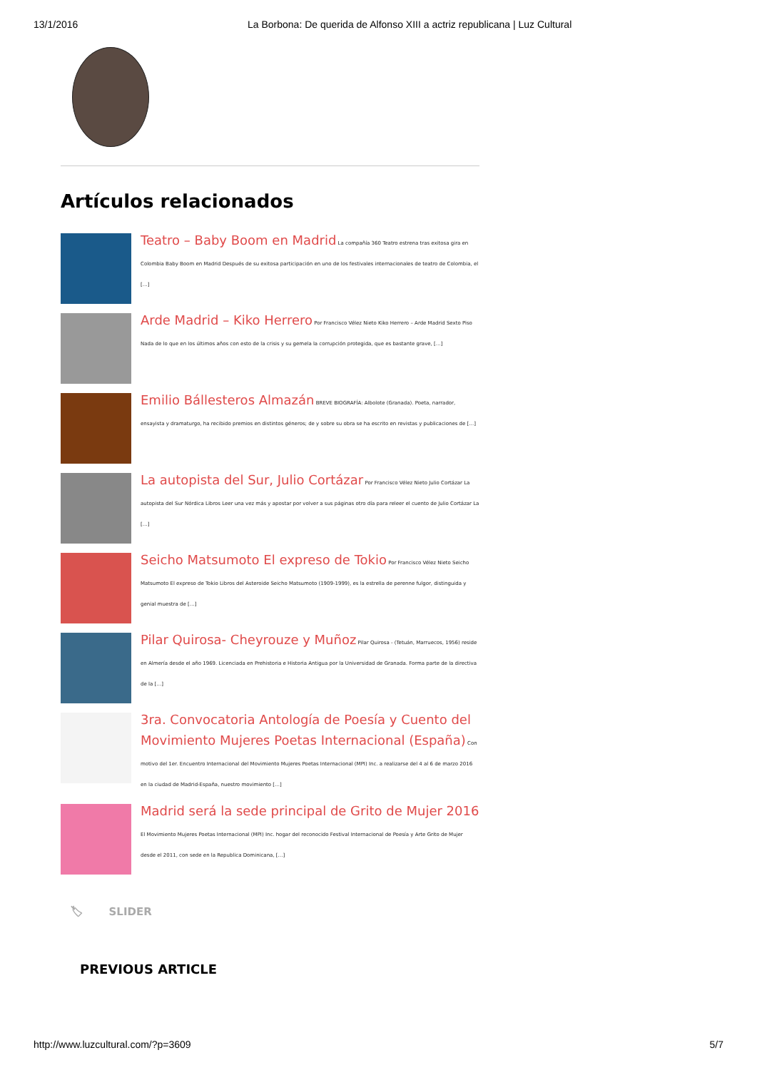13/1/2016 La Borbona: De querida de Alfonso XIII a actriz republicana | Luz Cultural
Artículos relacionados
Teatro – Baby Boom en Madrid La compañía 360 Teatro estrena tras exitosa gira en Colombia Baby Boom en Madrid Después de su exitosa participación en uno de los festivales internacionales de teatro de Colombia, el […]
Arde Madrid – Kiko Herrero Por Francisco Vélez Nieto Kiko Herrero – Arde Madrid Sexto Piso Nada de lo que en los últimos años con esto de la crisis y su gemela la corrupción protegida, que es bastante grave, […]
Emilio Bállesteros Almazán BREVE BIOGRAFÍA: Albolote (Granada). Poeta, narrador, ensayista y dramaturgo, ha recibido premios en distintos géneros; de y sobre su obra se ha escrito en revistas y publicaciones de […]
La autopista del Sur, Julio Cortázar Por Francisco Vélez Nieto Julio Cortázar La autopista del Sur Nórdica Libros Leer una vez más y apostar por volver a sus páginas otro día para releer el cuento de Julio Cortázar La […]
Seicho Matsumoto El expreso de Tokio Por Francisco Vélez Nieto Seicho Matsumoto El expreso de Tokio Libros del Asteroide Seicho Matsumoto (1909-1999), es la estrella de perenne fulgor, distinguida y genial muestra de […]
Pilar Quirosa- Cheyrouze y Muñoz Pilar Quirosa - (Tetuán, Marruecos, 1956) reside en Almería desde el año 1969. Licenciada en Prehistoria e Historia Antigua por la Universidad de Granada. Forma parte de la directiva de la […]
3ra. Convocatoria Antología de Poesía y Cuento del Movimiento Mujeres Poetas Internacional (España) Con motivo del 1er. Encuentro Internacional del Movimiento Mujeres Poetas Internacional (MPI) Inc. a realizarse del 4 al 6 de marzo 2016 en la ciudad de Madrid-España, nuestro movimiento […]
Madrid será la sede principal de Grito de Mujer 2016 El Movimiento Mujeres Poetas Internacional (MPI) Inc. hogar del reconocido Festival Internacional de Poesía y Arte Grito de Mujer desde el 2011, con sede en la Republica Dominicana, […]
🏷 SLIDER
PREVIOUS ARTICLE
http://www.luzcultural.com/?p=3609 5/7